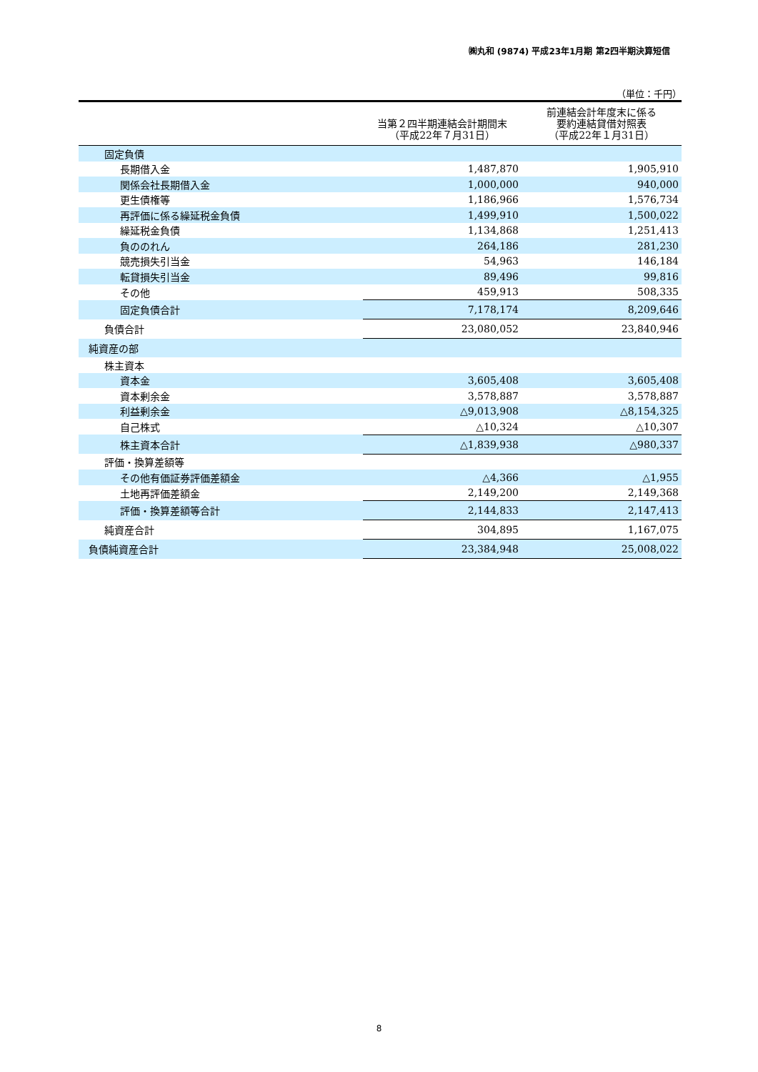㈱丸和 (9874) 平成23年1月期 第2四半期決算短信
（単位：千円）
| | 当第２四半期連結会計期間末 （平成22年７月31日） | 前連結会計年度末に係る 要約連結貸借対照表 （平成22年１月31日） |
| --- | --- | --- |
| 固定負債 | | |
| 長期借入金 | 1,487,870 | 1,905,910 |
| 関係会社長期借入金 | 1,000,000 | 940,000 |
| 更生債権等 | 1,186,966 | 1,576,734 |
| 再評価に係る繰延税金負債 | 1,499,910 | 1,500,022 |
| 繰延税金負債 | 1,134,868 | 1,251,413 |
| 負ののれん | 264,186 | 281,230 |
| 競売損失引当金 | 54,963 | 146,184 |
| 転貸損失引当金 | 89,496 | 99,816 |
| その他 | 459,913 | 508,335 |
| 固定負債合計 | 7,178,174 | 8,209,646 |
| 負債合計 | 23,080,052 | 23,840,946 |
| 純資産の部 | | |
| 株主資本 | | |
| 資本金 | 3,605,408 | 3,605,408 |
| 資本剰余金 | 3,578,887 | 3,578,887 |
| 利益剰余金 | △9,013,908 | △8,154,325 |
| 自己株式 | △10,324 | △10,307 |
| 株主資本合計 | △1,839,938 | △980,337 |
| 評価・換算差額等 | | |
| その他有価証券評価差額金 | △4,366 | △1,955 |
| 土地再評価差額金 | 2,149,200 | 2,149,368 |
| 評価・換算差額等合計 | 2,144,833 | 2,147,413 |
| 純資産合計 | 304,895 | 1,167,075 |
| 負債純資産合計 | 23,384,948 | 25,008,022 |
8